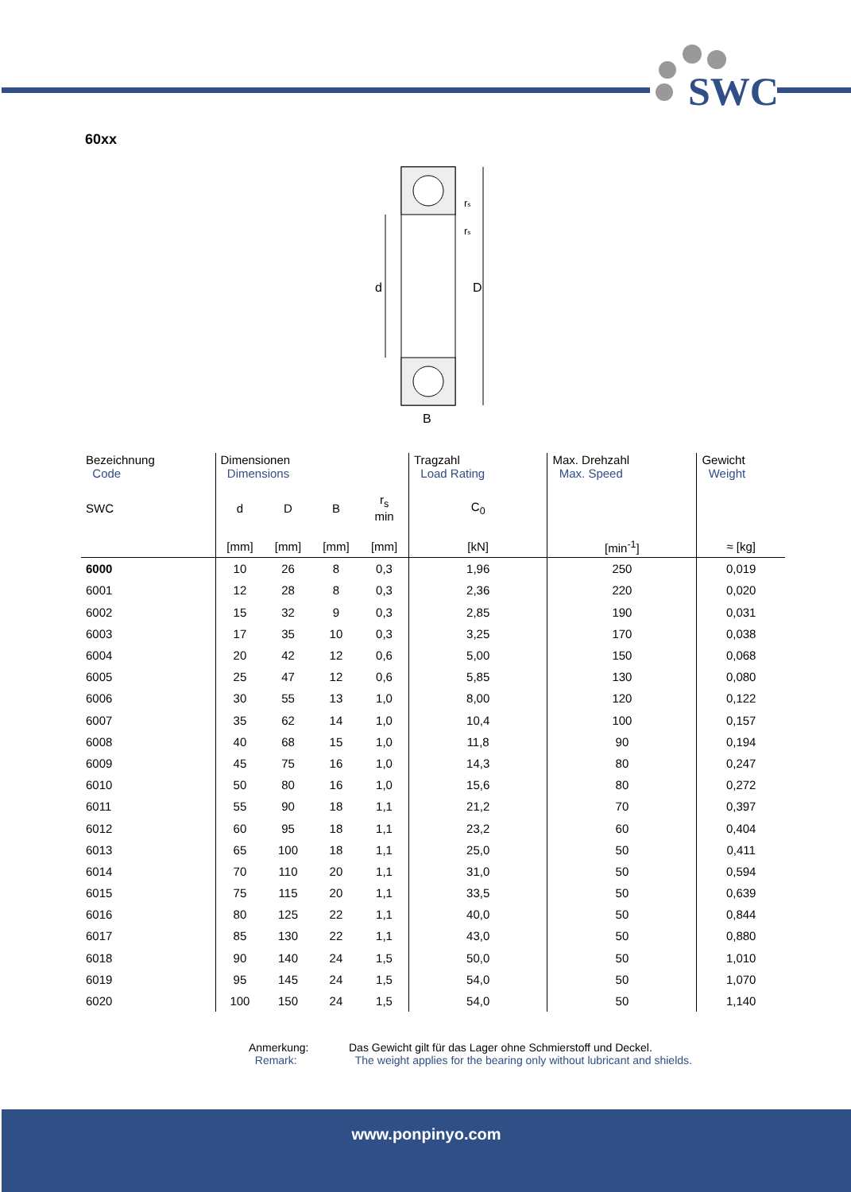SWC
60xx
d
D
B
rs
rs
| Bezeichnung Code | Dimensionen Dimensions | | | | Tragzahl Load Rating | Max. Drehzahl Max. Speed | Gewicht Weight |
| --- | --- | --- | --- | --- | --- | --- | --- |
| SWC | d | D | B | r<sub>s</sub> min | C<sub>0</sub> | | |
| | [mm] | [mm] | [mm] | [mm] | [kN] | [min<sup>-1</sup>] | ≈ [kg] |
| 6000 | 10 | 26 | 8 | 0,3 | 1,96 | 250 | 0,019 |
| 6001 | 12 | 28 | 8 | 0,3 | 2,36 | 220 | 0,020 |
| 6002 | 15 | 32 | 9 | 0,3 | 2,85 | 190 | 0,031 |
| 6003 | 17 | 35 | 10 | 0,3 | 3,25 | 170 | 0,038 |
| 6004 | 20 | 42 | 12 | 0,6 | 5,00 | 150 | 0,068 |
| 6005 | 25 | 47 | 12 | 0,6 | 5,85 | 130 | 0,080 |
| 6006 | 30 | 55 | 13 | 1,0 | 8,00 | 120 | 0,122 |
| 6007 | 35 | 62 | 14 | 1,0 | 10,4 | 100 | 0,157 |
| 6008 | 40 | 68 | 15 | 1,0 | 11,8 | 90 | 0,194 |
| 6009 | 45 | 75 | 16 | 1,0 | 14,3 | 80 | 0,247 |
| 6010 | 50 | 80 | 16 | 1,0 | 15,6 | 80 | 0,272 |
| 6011 | 55 | 90 | 18 | 1,1 | 21,2 | 70 | 0,397 |
| 6012 | 60 | 95 | 18 | 1,1 | 23,2 | 60 | 0,404 |
| 6013 | 65 | 100 | 18 | 1,1 | 25,0 | 50 | 0,411 |
| 6014 | 70 | 110 | 20 | 1,1 | 31,0 | 50 | 0,594 |
| 6015 | 75 | 115 | 20 | 1,1 | 33,5 | 50 | 0,639 |
| 6016 | 80 | 125 | 22 | 1,1 | 40,0 | 50 | 0,844 |
| 6017 | 85 | 130 | 22 | 1,1 | 43,0 | 50 | 0,880 |
| 6018 | 90 | 140 | 24 | 1,5 | 50,0 | 50 | 1,010 |
| 6019 | 95 | 145 | 24 | 1,5 | 54,0 | 50 | 1,070 |
| 6020 | 100 | 150 | 24 | 1,5 | 54,0 | 50 | 1,140 |
Anmerkung:
Remark:
Das Gewicht gilt für das Lager ohne Schmierstoff und Deckel.
The weight applies for the bearing only without lubricant and shields.
www.ponpinyo.com